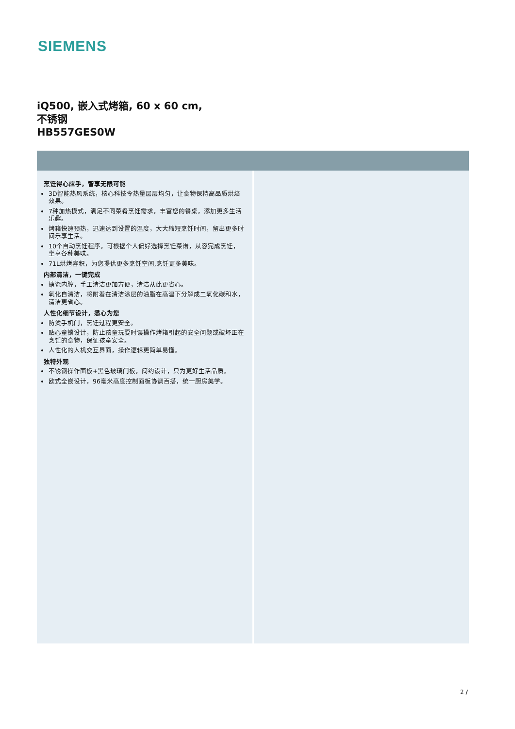SIEMENS
iQ500, 嵌入式烤箱, 60 x 60 cm,
不锈钢
HB557GES0W
烹饪得心应手，智享无限可能
3D智能热风系统，核心科技令热量层层均匀，让食物保持高品质烘焙效果。
7种加热模式，满足不同菜肴烹饪需求，丰富您的餐桌，添加更多生活乐趣。
烤箱快速预热，迅速达到设置的温度，大大缩短烹饪时间，留出更多时间乐享生活。
10个自动烹饪程序，可根据个人偏好选择烹饪菜谱，从容完成烹饪，坐享各种美味。
71L烘烤容积，为您提供更多烹饪空间,烹饪更多美味。
内部清洁，一键完成
搪瓷内腔，手工清洁更加方便，清洁从此更省心。
氧化自清洁，将附着在清洁涂层的油脂在高温下分解成二氧化碳和水，清洁更省心。
人性化细节设计，悉心为您
防烫手机门，烹饪过程更安全。
贴心童锁设计，防止孩童玩耍时误操作烤箱引起的安全问题或破坏正在烹饪的食物，保证孩童安全。
人性化的人机交互界面，操作逻辑更简单易懂。
独特外观
不锈钢操作面板+黑色玻璃门板，简约设计，只为更好生活品质。
欧式全嵌设计，96毫米高度控制面板协调百搭，统一厨房美学。
2 /